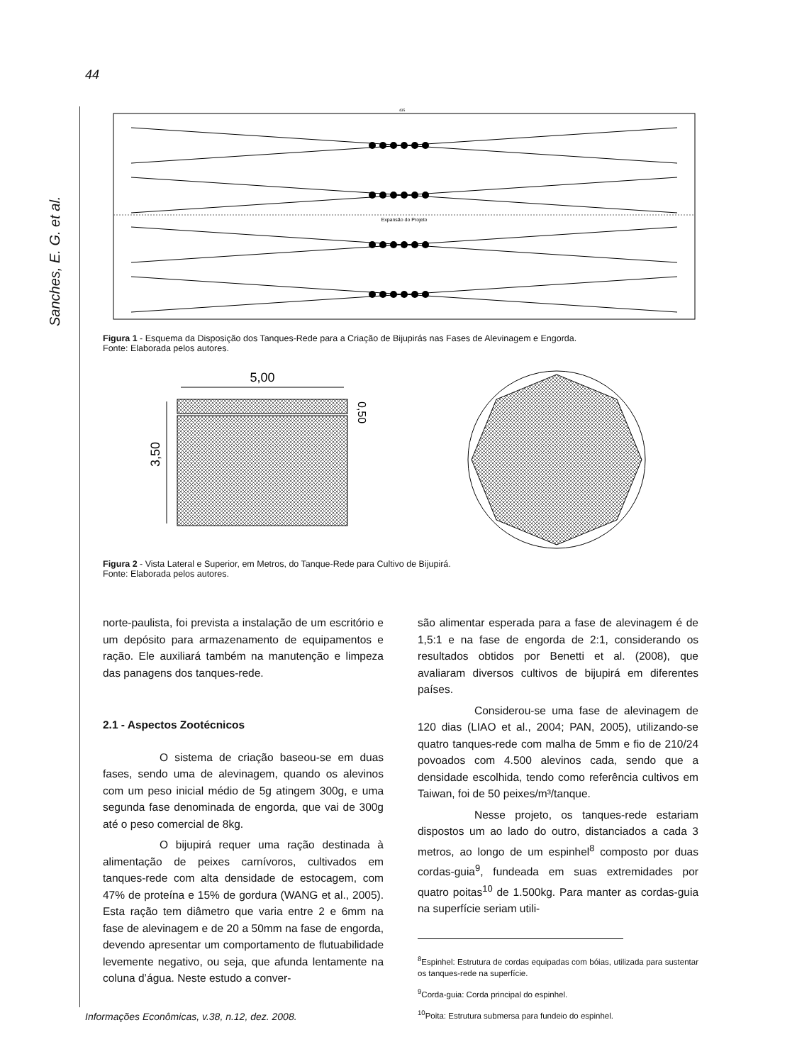44
Sanches, E. G. et al.
435
Expansão do Projeto
Figura 1 - Esquema da Disposição dos Tanques-Rede para a Criação de Bijupirás nas Fases de Alevinagem e Engorda.
Fonte: Elaborada pelos autores.
5,00
3,50
0,50
Figura 2 - Vista Lateral e Superior, em Metros, do Tanque-Rede para Cultivo de Bijupirá.
Fonte: Elaborada pelos autores.
norte-paulista, foi prevista a instalação de um escritório e um depósito para armazenamento de equipamentos e ração. Ele auxiliará também na manutenção e limpeza das panagens dos tanques-rede.
2.1 - Aspectos Zootécnicos
O sistema de criação baseou-se em duas fases, sendo uma de alevinagem, quando os alevinos com um peso inicial médio de 5g atingem 300g, e uma segunda fase denominada de engorda, que vai de 300g até o peso comercial de 8kg.
O bijupirá requer uma ração destinada à alimentação de peixes carnívoros, cultivados em tanques-rede com alta densidade de estocagem, com 47% de proteína e 15% de gordura (WANG et al., 2005). Esta ração tem diâmetro que varia entre 2 e 6mm na fase de alevinagem e de 20 a 50mm na fase de engorda, devendo apresentar um comportamento de flutuabilidade levemente negativo, ou seja, que afunda lentamente na coluna d’água. Neste estudo a conver-
são alimentar esperada para a fase de alevinagem é de 1,5:1 e na fase de engorda de 2:1, considerando os resultados obtidos por Benetti et al. (2008), que avaliaram diversos cultivos de bijupirá em diferentes países.
Considerou-se uma fase de alevinagem de 120 dias (LIAO et al., 2004; PAN, 2005), utilizando-se quatro tanques-rede com malha de 5mm e fio de 210/24 povoados com 4.500 alevinos cada, sendo que a densidade escolhida, tendo como referência cultivos em Taiwan, foi de 50 peixes/m³/tanque.
Nesse projeto, os tanques-rede estariam dispostos um ao lado do outro, distanciados a cada 3 metros, ao longo de um espinhel<sup>8</sup> composto por duas cordas-guia<sup>9</sup>, fundeada em suas extremidades por quatro poitas<sup>10</sup> de 1.500kg. Para manter as cordas-guia na superfície seriam utili-
<sup>8</sup> Espinhel: Estrutura de cordas equipadas com bóias, utilizada para sustentar os tanques-rede na superfície.
<sup>9</sup> Corda-guia: Corda principal do espinhel.
<sup>10</sup> Poita: Estrutura submersa para fundeio do espinhel.
Informações Econômicas, v.38, n.12, dez. 2008.